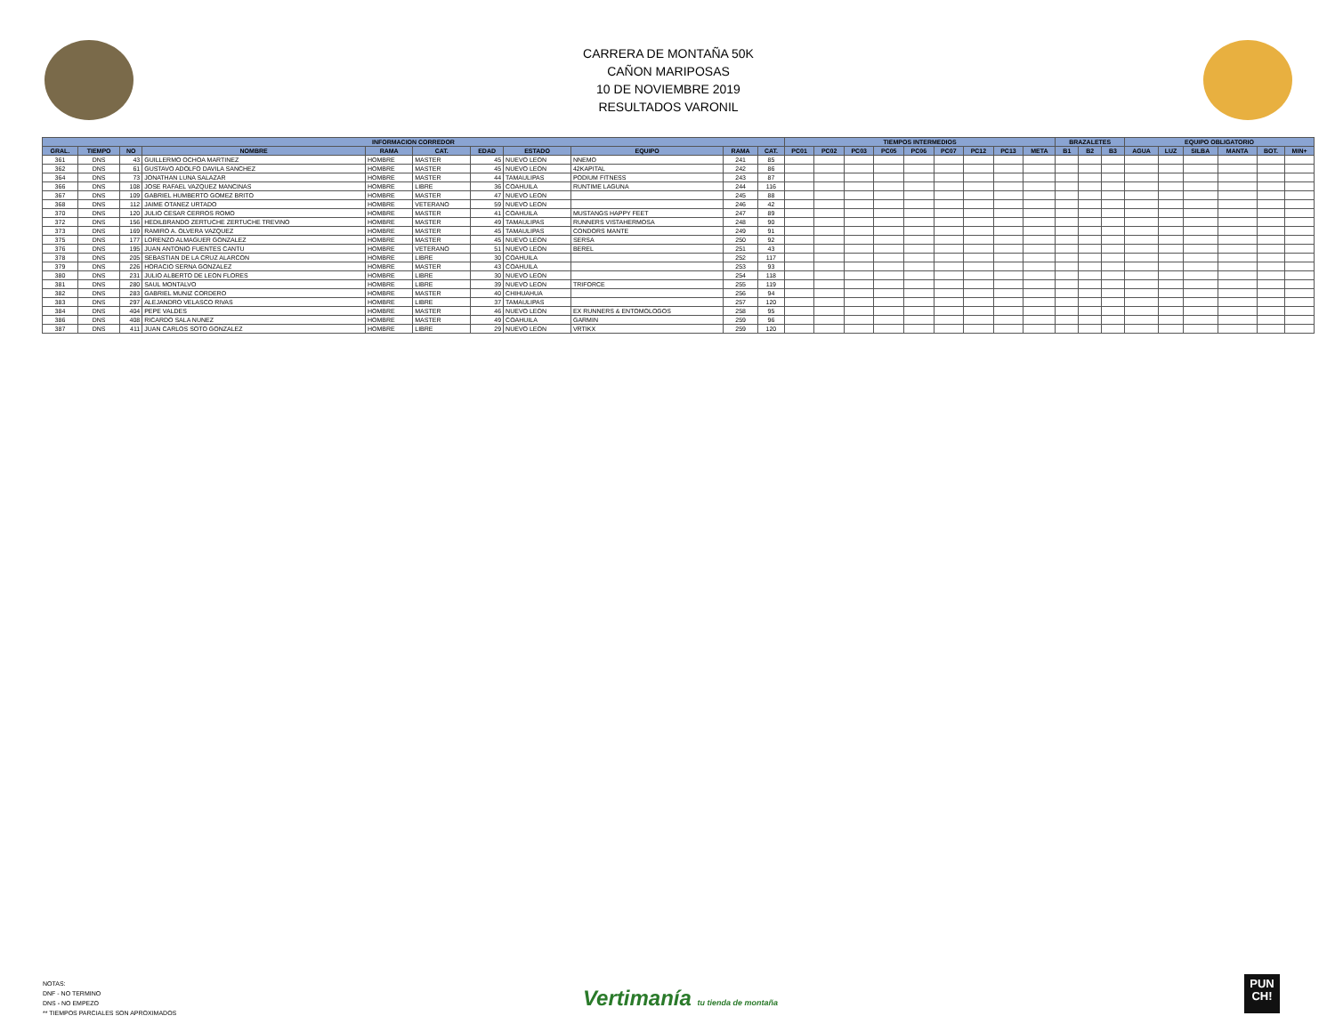CARRERA DE MONTAÑA 50K
CAÑON MARIPOSAS
10 DE NOVIEMBRE 2019
RESULTADOS VARONIL
| INFORMACION CORREDOR | | | | | | | | | | | TIEMPOS INTERMEDIOS | | | | | | | | | BRAZALETES | | | EQUIPO OBLIGATORIO | | | | | |
| --- | --- | --- | --- | --- | --- | --- | --- | --- | --- | --- | --- | --- | --- | --- | --- | --- | --- | --- | --- | --- | --- | --- | --- | --- | --- | --- | --- | --- |
| GRAL. | TIEMPO | NO | NOMBRE | RAMA | CAT. | EDAD | ESTADO | EQUIPO | RAMA | CAT. | PC01 | PC02 | PC03 | PC05 | PC06 | PC07 | PC12 | PC13 | META | B1 | B2 | B3 | AGUA | LUZ | SILBA | MANTA | BOT. | MIN+ |
| 361 | DNS | 43 | GUILLERMO OCHOA MARTINEZ | HOMBRE | MASTER | 45 | NUEVO LEON | NNEMO | 241 | 85 | | | | | | | | | | | | | | | | | | |
| 362 | DNS | 61 | GUSTAVO ADOLFO DAVILA SANCHEZ | HOMBRE | MASTER | 45 | NUEVO LEON | 42KAPITAL | 242 | 86 | | | | | | | | | | | | | | | | | | |
| 364 | DNS | 73 | JONATHAN LUNA SALAZAR | HOMBRE | MASTER | 44 | TAMAULIPAS | PODIUM FITNESS | 243 | 87 | | | | | | | | | | | | | | | | | | |
| 366 | DNS | 108 | JOSE RAFAEL VAZQUEZ MANCINAS | HOMBRE | LIBRE | 36 | COAHUILA | RUNTIME LAGUNA | 244 | 116 | | | | | | | | | | | | | | | | | | |
| 367 | DNS | 109 | GABRIEL HUMBERTO GOMEZ BRITO | HOMBRE | MASTER | 47 | NUEVO LEON | | 245 | 88 | | | | | | | | | | | | | | | | | | |
| 368 | DNS | 112 | JAIME OTANEZ URTADO | HOMBRE | VETERANO | 59 | NUEVO LEON | | 246 | 42 | | | | | | | | | | | | | | | | | | |
| 370 | DNS | 120 | JULIO CESAR CERROS ROMO | HOMBRE | MASTER | 41 | COAHUILA | MUSTANGS HAPPY FEET | 247 | 89 | | | | | | | | | | | | | | | | | | |
| 372 | DNS | 156 | HEDILBRANDO ZERTUCHE ZERTUCHE TREVINO | HOMBRE | MASTER | 49 | TAMAULIPAS | RUNNERS VISTAHERMOSA | 248 | 90 | | | | | | | | | | | | | | | | | | |
| 373 | DNS | 169 | RAMIRO A. OLVERA VAZQUEZ | HOMBRE | MASTER | 45 | TAMAULIPAS | CONDORS MANTE | 249 | 91 | | | | | | | | | | | | | | | | | | |
| 375 | DNS | 177 | LORENZO ALMAGUER GONZALEZ | HOMBRE | MASTER | 45 | NUEVO LEON | SERSA | 250 | 92 | | | | | | | | | | | | | | | | | | |
| 376 | DNS | 195 | JUAN ANTONIO FUENTES CANTU | HOMBRE | VETERANO | 51 | NUEVO LEON | BEREL | 251 | 43 | | | | | | | | | | | | | | | | | | |
| 378 | DNS | 205 | SEBASTIAN DE LA CRUZ ALARCON | HOMBRE | LIBRE | 30 | COAHUILA | | 252 | 117 | | | | | | | | | | | | | | | | | | |
| 379 | DNS | 226 | HORACIO SERNA GONZALEZ | HOMBRE | MASTER | 43 | COAHUILA | | 253 | 93 | | | | | | | | | | | | | | | | | | |
| 380 | DNS | 231 | JULIO ALBERTO DE LEON FLORES | HOMBRE | LIBRE | 30 | NUEVO LEON | | 254 | 118 | | | | | | | | | | | | | | | | | | |
| 381 | DNS | 280 | SAUL MONTALVO | HOMBRE | LIBRE | 39 | NUEVO LEON | TRIFORCE | 255 | 119 | | | | | | | | | | | | | | | | | | |
| 382 | DNS | 283 | GABRIEL MUNIZ CORDERO | HOMBRE | MASTER | 40 | CHIHUAHUA | | 256 | 94 | | | | | | | | | | | | | | | | | | |
| 383 | DNS | 297 | ALEJANDRO VELASCO RIVAS | HOMBRE | LIBRE | 37 | TAMAULIPAS | | 257 | 120 | | | | | | | | | | | | | | | | | | |
| 384 | DNS | 404 | PEPE VALDES | HOMBRE | MASTER | 46 | NUEVO LEON | EX RUNNERS & ENTOMOLOGOS | 258 | 95 | | | | | | | | | | | | | | | | | | |
| 386 | DNS | 408 | RICARDO SALA NUNEZ | HOMBRE | MASTER | 49 | COAHUILA | GARMIN | 259 | 96 | | | | | | | | | | | | | | | | | | |
| 387 | DNS | 411 | JUAN CARLOS SOTO GONZALEZ | HOMBRE | LIBRE | 29 | NUEVO LEON | VRTIKX | 259 | 120 | | | | | | | | | | | | | | | | | | |
NOTAS:
DNF - NO TERMINO
DNS - NO EMPEZO
** TIEMPOS PARCIALES SON APROXIMADOS
Vertimanía tu tienda de montaña
PUN
CH!